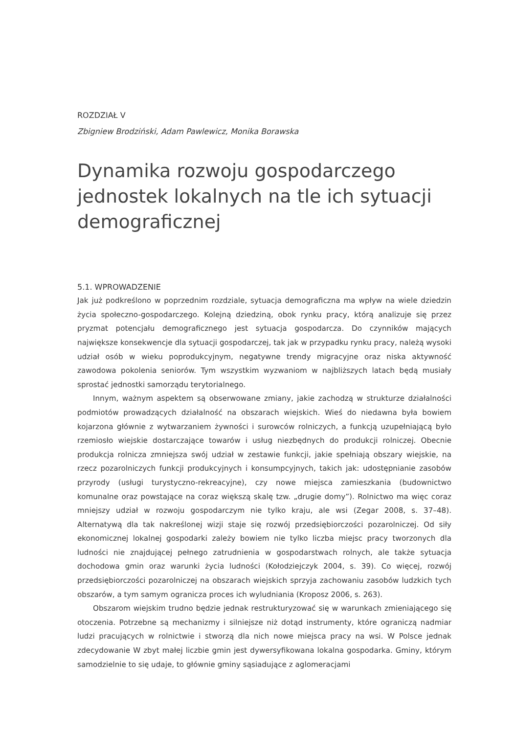ROZDZIAŁ V
Zbigniew Brodziński, Adam Pawlewicz, Monika Borawska
Dynamika rozwoju gospodarczego jednostek lokalnych na tle ich sytuacji demograficznej
5.1. WPROWADZENIE
Jak już podkreślono w poprzednim rozdziale, sytuacja demograficzna ma wpływ na wiele dziedzin życia społeczno-gospodarczego. Kolejną dziedziną, obok rynku pracy, którą analizuje się przez pryzmat potencjału demograficznego jest sytuacja gospodarcza. Do czynników mających największe konsekwencje dla sytuacji gospodarczej, tak jak w przypadku rynku pracy, należą wysoki udział osób w wieku poprodukcyjnym, negatywne trendy migracyjne oraz niska aktywność zawodowa pokolenia seniorów. Tym wszystkim wyzwaniom w najbliższych latach będą musiały sprostać jednostki samorządu terytorialnego.
Innym, ważnym aspektem są obserwowane zmiany, jakie zachodzą w strukturze działalności podmiotów prowadzących działalność na obszarach wiejskich. Wieś do niedawna była bowiem kojarzona głównie z wytwarzaniem żywności i surowców rolniczych, a funkcją uzupełniającą było rzemiosło wiejskie dostarczające towarów i usług niezbędnych do produkcji rolniczej. Obecnie produkcja rolnicza zmniejsza swój udział w zestawie funkcji, jakie spełniają obszary wiejskie, na rzecz pozarolniczych funkcji produkcyjnych i konsumpcyjnych, takich jak: udostępnianie zasobów przyrody (usługi turystyczno-rekreacyjne), czy nowe miejsca zamieszkania (budownictwo komunalne oraz powstające na coraz większą skalę tzw. „drugie domy”). Rolnictwo ma więc coraz mniejszy udział w rozwoju gospodarczym nie tylko kraju, ale wsi (Zegar 2008, s. 37–48). Alternatywą dla tak nakreślonej wizji staje się rozwój przedsiębiorczości pozarolniczej. Od siły ekonomicznej lokalnej gospodarki zależy bowiem nie tylko liczba miejsc pracy tworzonych dla ludności nie znajdującej pełnego zatrudnienia w gospodarstwach rolnych, ale także sytuacja dochodowa gmin oraz warunki życia ludności (Kołodziejczyk 2004, s. 39). Co więcej, rozwój przedsiębiorczości pozarolniczej na obszarach wiejskich sprzyja zachowaniu zasobów ludzkich tych obszarów, a tym samym ogranicza proces ich wyludniania (Kroposz 2006, s. 263).
Obszarom wiejskim trudno będzie jednak restrukturyzować się w warunkach zmieniającego się otoczenia. Potrzebne są mechanizmy i silniejsze niż dotąd instrumenty, które ograniczą nadmiar ludzi pracujących w rolnictwie i stworzą dla nich nowe miejsca pracy na wsi. W Polsce jednak zdecydowanie W zbyt małej liczbie gmin jest dywersyfikowana lokalna gospodarka. Gminy, którym samodzielnie to się udaje, to głównie gminy sąsiadujące z aglomeracjami